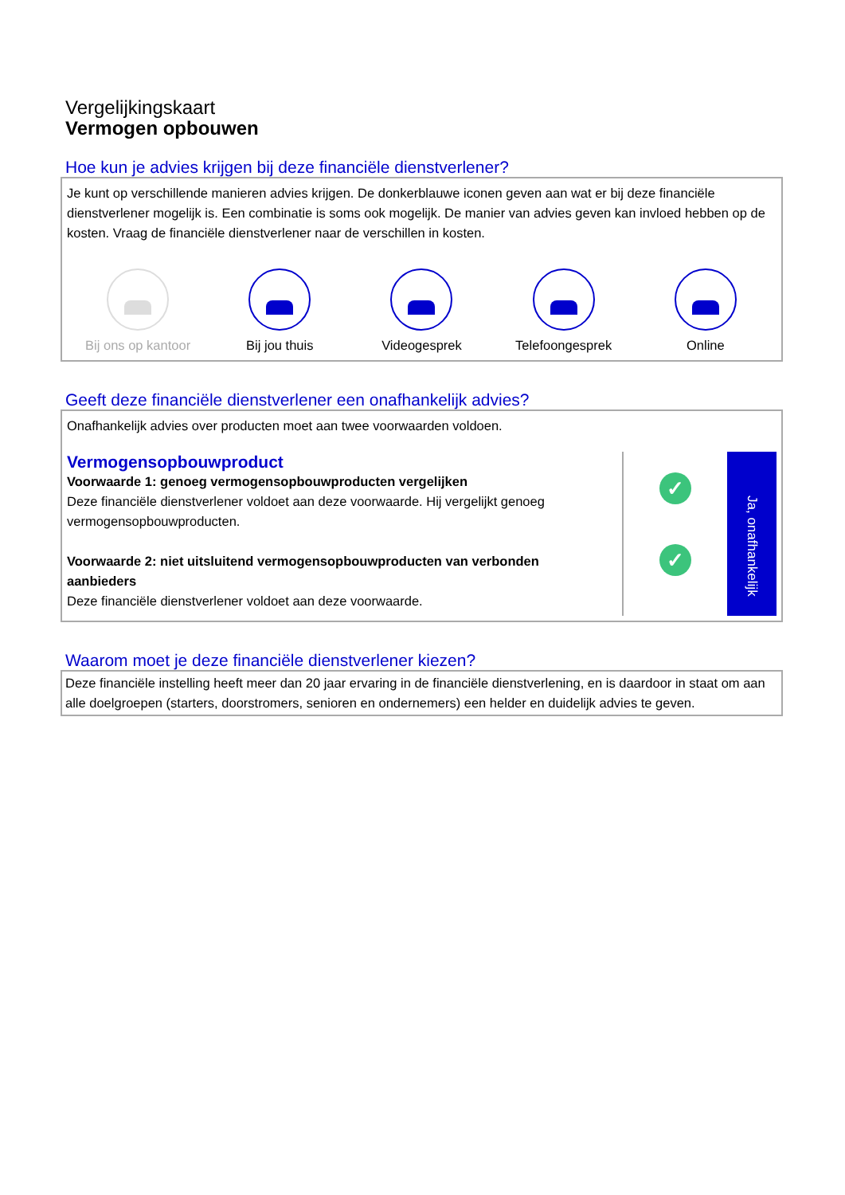Vergelijkingskaart
Vermogen opbouwen
Hoe kun je advies krijgen bij deze financiële dienstverlener?
Je kunt op verschillende manieren advies krijgen. De donkerblauwe iconen geven aan wat er bij deze financiële dienstverlener mogelijk is. Een combinatie is soms ook mogelijk. De manier van advies geven kan invloed hebben op de kosten. Vraag de financiële dienstverlener naar de verschillen in kosten.
Bij ons op kantoor
Bij jou thuis Videogesprek Telefoongesprek Online
Geeft deze financiële dienstverlener een onafhankelijk advies?
Onafhankelijk advies over producten moet aan twee voorwaarden voldoen.
Vermogensopbouwproduct
Voorwaarde 1: genoeg vermogensopbouwproducten vergelijken
Deze financiële dienstverlener voldoet aan deze voorwaarde. Hij vergelijkt genoeg vermogensopbouwproducten.
Voorwaarde 2: niet uitsluitend vermogensopbouwproducten van verbonden aanbieders
Deze financiële dienstverlener voldoet aan deze voorwaarde.
✓
✓
Ja, onafhankelijk
Waarom moet je deze financiële dienstverlener kiezen?
Deze financiële instelling heeft meer dan 20 jaar ervaring in de financiële dienstverlening, en is daardoor in staat om aan alle doelgroepen (starters, doorstromers, senioren en ondernemers) een helder en duidelijk advies te geven.